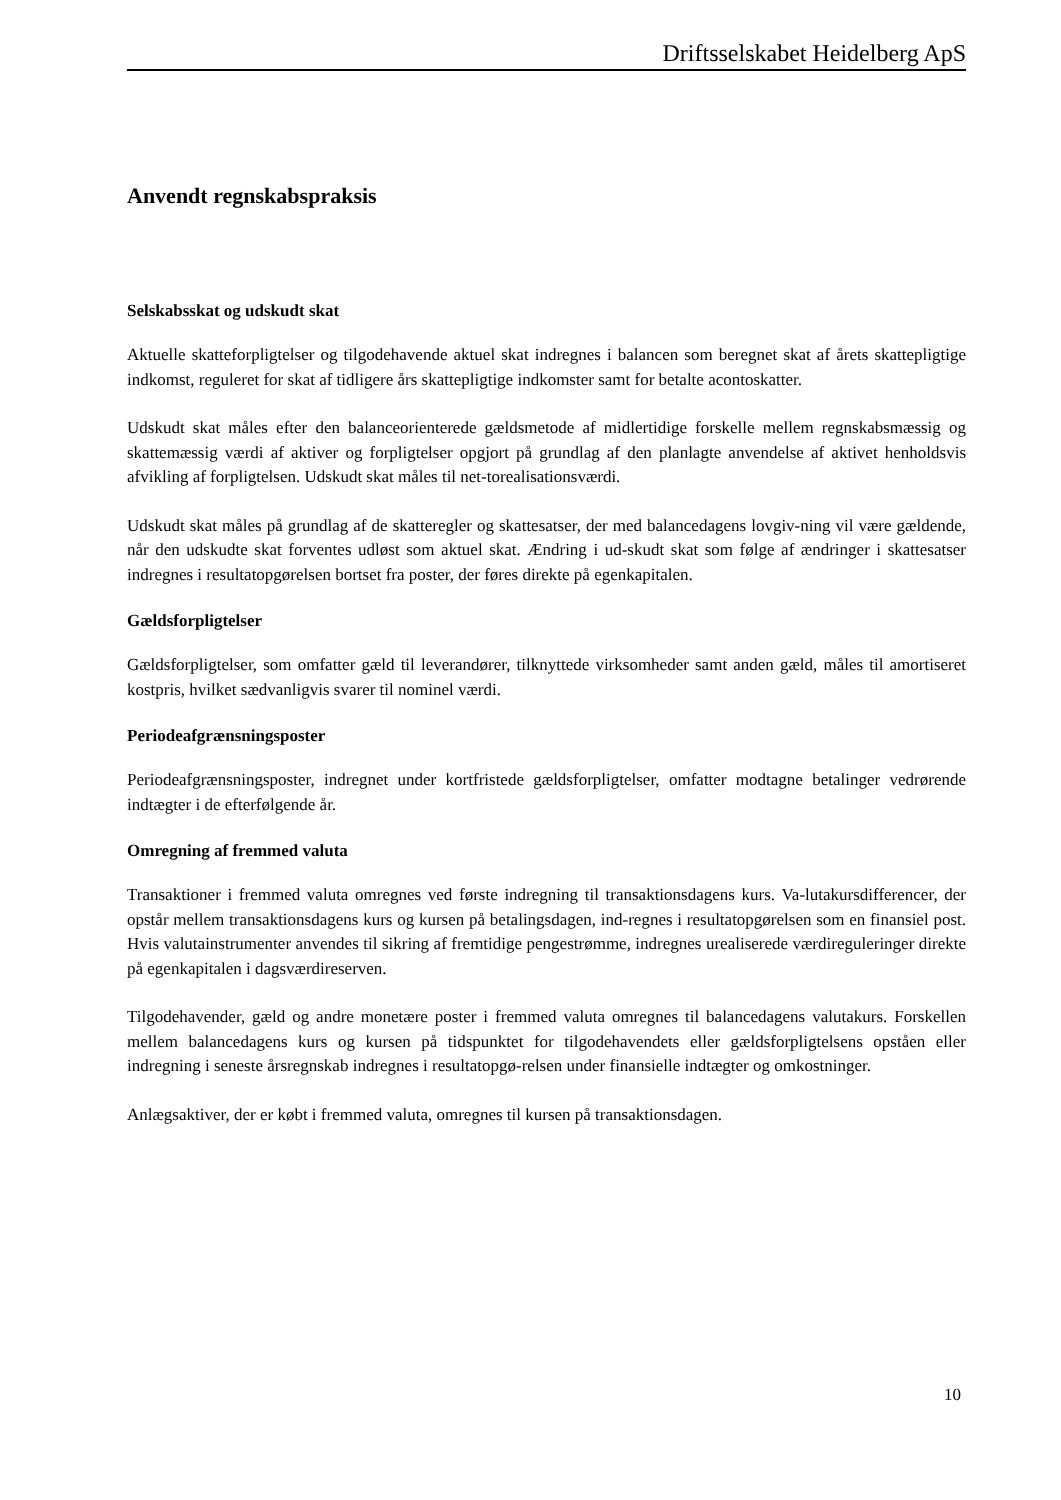Driftsselskabet Heidelberg ApS
Anvendt regnskabspraksis
Selskabsskat og udskudt skat
Aktuelle skatteforpligtelser og tilgodehavende aktuel skat indregnes i balancen som beregnet skat af årets skattepligtige indkomst, reguleret for skat af tidligere års skattepligtige indkomster samt for betalte acontoskatter.
Udskudt skat måles efter den balanceorienterede gældsmetode af midlertidige forskelle mellem regnskabsmæssig og skattemæssig værdi af aktiver og forpligtelser opgjort på grundlag af den planlagte anvendelse af aktivet henholdsvis afvikling af forpligtelsen. Udskudt skat måles til net-torealisationsværdi.
Udskudt skat måles på grundlag af de skatteregler og skattesatser, der med balancedagens lovgiv-ning vil være gældende, når den udskudte skat forventes udløst som aktuel skat. Ændring i ud-skudt skat som følge af ændringer i skattesatser indregnes i resultatopgørelsen bortset fra poster, der føres direkte på egenkapitalen.
Gældsforpligtelser
Gældsforpligtelser, som omfatter gæld til leverandører, tilknyttede virksomheder samt anden gæld, måles til amortiseret kostpris, hvilket sædvanligvis svarer til nominel værdi.
Periodeafgrænsningsposter
Periodeafgrænsningsposter, indregnet under kortfristede gældsforpligtelser, omfatter modtagne betalinger vedrørende indtægter i de efterfølgende år.
Omregning af fremmed valuta
Transaktioner i fremmed valuta omregnes ved første indregning til transaktionsdagens kurs. Va-lutakursdifferencer, der opstår mellem transaktionsdagens kurs og kursen på betalingsdagen, ind-regnes i resultatopgørelsen som en finansiel post. Hvis valutainstrumenter anvendes til sikring af fremtidige pengestrømme, indregnes urealiserede værdireguleringer direkte på egenkapitalen i dagsværdireserven.
Tilgodehavender, gæld og andre monetære poster i fremmed valuta omregnes til balancedagens valutakurs. Forskellen mellem balancedagens kurs og kursen på tidspunktet for tilgodehavendets eller gældsforpligtelsens opståen eller indregning i seneste årsregnskab indregnes i resultatopgø-relsen under finansielle indtægter og omkostninger.
Anlægsaktiver, der er købt i fremmed valuta, omregnes til kursen på transaktionsdagen.
10